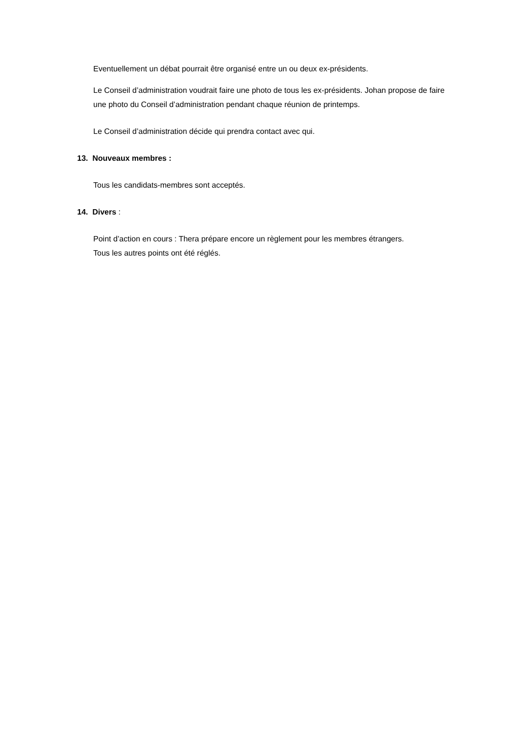Eventuellement un débat pourrait être organisé entre un ou deux ex-présidents.
Le Conseil d’administration voudrait faire une photo de tous les ex-présidents. Johan propose de faire une photo du Conseil d’administration pendant chaque réunion de printemps.
Le Conseil d’administration décide qui prendra contact avec qui.
13. Nouveaux membres :
Tous les candidats-membres sont acceptés.
14. Divers :
Point d’action en cours : Thera prépare encore un règlement pour les membres étrangers.
Tous les autres points ont été réglés.